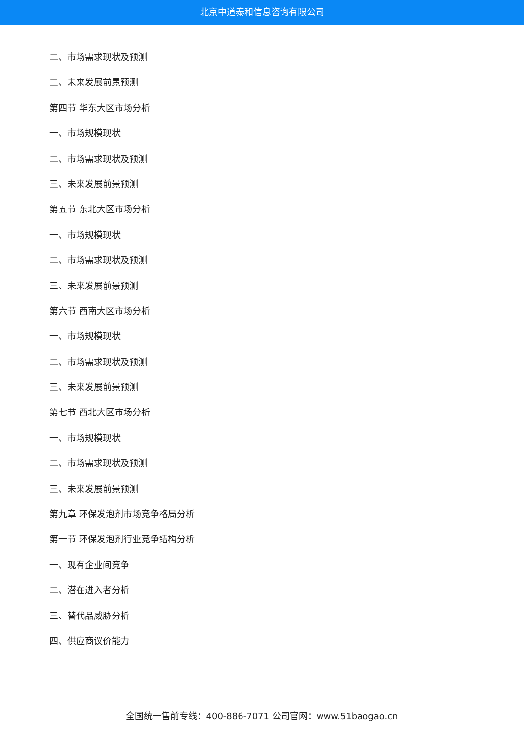北京中道泰和信息咨询有限公司
二、市场需求现状及预测
三、未来发展前景预测
第四节 华东大区市场分析
一、市场规模现状
二、市场需求现状及预测
三、未来发展前景预测
第五节 东北大区市场分析
一、市场规模现状
二、市场需求现状及预测
三、未来发展前景预测
第六节 西南大区市场分析
一、市场规模现状
二、市场需求现状及预测
三、未来发展前景预测
第七节 西北大区市场分析
一、市场规模现状
二、市场需求现状及预测
三、未来发展前景预测
第九章 环保发泡剂市场竞争格局分析
第一节 环保发泡剂行业竞争结构分析
一、现有企业间竞争
二、潜在进入者分析
三、替代品威胁分析
四、供应商议价能力
全国统一售前专线：400-886-7071 公司官网：www.51baogao.cn